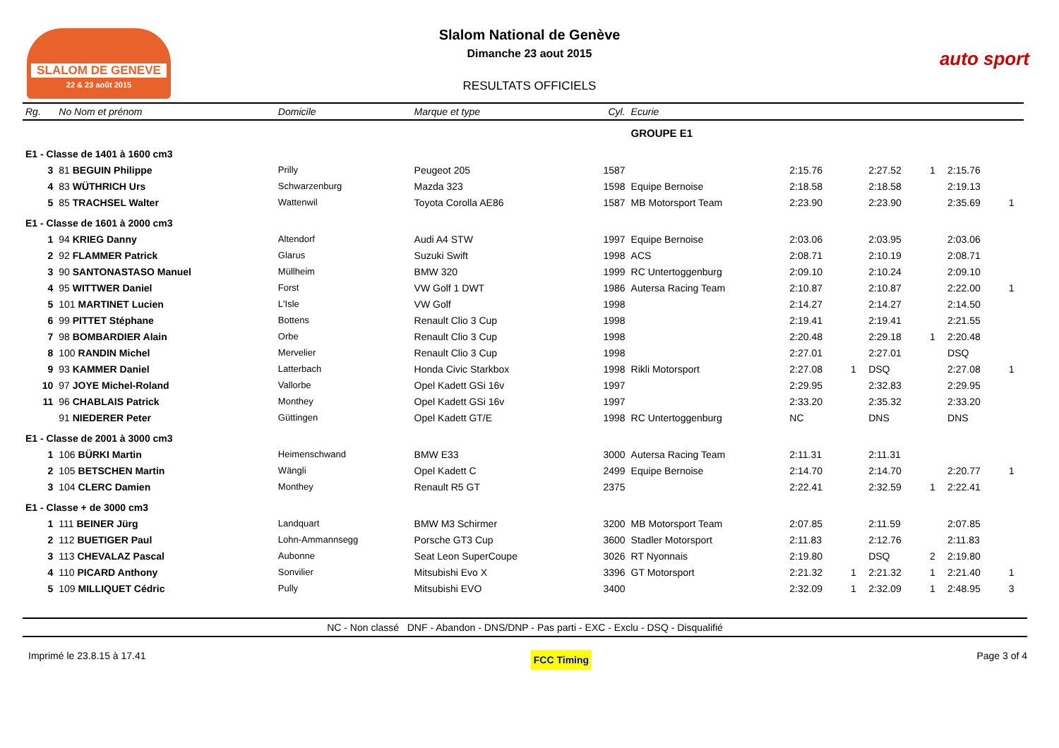SLALOM DE GENEVE
22 & 23 août 2015
Slalom National de Genève
Dimanche 23 aout 2015
RESULTATS OFFICIELS
auto sport
| Rg. | No Nom et prénom | Domicile | Marque et type | Cyl. | Ecurie | | | | | | |
| --- | --- | --- | --- | --- | --- | --- | --- | --- | --- | --- | --- |
| | | | | | GROUPE E1 | | | | | | |
| E1 - Classe de 1401 à 1600 cm3 | | | | | | | | | | | |
| 3 | 81 BEGUIN Philippe | Prilly | Peugeot 205 | 1587 | | 2:15.76 | | 2:27.52 | 1 | 2:15.76 | |
| 4 | 83 WÜTHRICH Urs | Schwarzenburg | Mazda 323 | 1598 | Equipe Bernoise | 2:18.58 | | 2:18.58 | | 2:19.13 | |
| 5 | 85 TRACHSEL Walter | Wattenwil | Toyota Corolla AE86 | 1587 | MB Motorsport Team | 2:23.90 | | 2:23.90 | | 2:35.69 | 1 |
| E1 - Classe de 1601 à 2000 cm3 | | | | | | | | | | | |
| 1 | 94 KRIEG Danny | Altendorf | Audi A4 STW | 1997 | Equipe Bernoise | 2:03.06 | | 2:03.95 | | 2:03.06 | |
| 2 | 92 FLAMMER Patrick | Glarus | Suzuki Swift | 1998 | ACS | 2:08.71 | | 2:10.19 | | 2:08.71 | |
| 3 | 90 SANTONASTASO Manuel | Müllheim | BMW 320 | 1999 | RC Untertoggenburg | 2:09.10 | | 2:10.24 | | 2:09.10 | |
| 4 | 95 WITTWER Daniel | Forst | VW Golf 1 DWT | 1986 | Autersa Racing Team | 2:10.87 | | 2:10.87 | | 2:22.00 | 1 |
| 5 | 101 MARTINET Lucien | L'Isle | VW Golf | 1998 | | 2:14.27 | | 2:14.27 | | 2:14.50 | |
| 6 | 99 PITTET Stéphane | Bottens | Renault Clio 3 Cup | 1998 | | 2:19.41 | | 2:19.41 | | 2:21.55 | |
| 7 | 98 BOMBARDIER Alain | Orbe | Renault Clio 3 Cup | 1998 | | 2:20.48 | | 2:29.18 | 1 | 2:20.48 | |
| 8 | 100 RANDIN Michel | Mervelier | Renault Clio 3 Cup | 1998 | | 2:27.01 | | 2:27.01 | | DSQ | |
| 9 | 93 KAMMER Daniel | Latterbach | Honda Civic Starkbox | 1998 | Rikli Motorsport | 2:27.08 | 1 | DSQ | | 2:27.08 | 1 |
| 10 | 97 JOYE Michel-Roland | Vallorbe | Opel Kadett GSi 16v | 1997 | | 2:29.95 | | 2:32.83 | | 2:29.95 | |
| 11 | 96 CHABLAIS Patrick | Monthey | Opel Kadett GSi 16v | 1997 | | 2:33.20 | | 2:35.32 | | 2:33.20 | |
| | 91 NIEDERER Peter | Güttingen | Opel Kadett GT/E | 1998 | RC Untertoggenburg | NC | | DNS | | DNS | |
| E1 - Classe de 2001 à 3000 cm3 | | | | | | | | | | | |
| 1 | 106 BÜRKI Martin | Heimenschwand | BMW E33 | 3000 | Autersa Racing Team | 2:11.31 | | 2:11.31 | | | |
| 2 | 105 BETSCHEN Martin | Wängli | Opel Kadett C | 2499 | Equipe Bernoise | 2:14.70 | | 2:14.70 | | 2:20.77 | 1 |
| 3 | 104 CLERC Damien | Monthey | Renault R5 GT | 2375 | | 2:22.41 | | 2:32.59 | 1 | 2:22.41 | |
| E1 - Classe + de 3000 cm3 | | | | | | | | | | | |
| 1 | 111 BEINER Jürg | Landquart | BMW M3 Schirmer | 3200 | MB Motorsport Team | 2:07.85 | | 2:11.59 | | 2:07.85 | |
| 2 | 112 BUETIGER Paul | Lohn-Ammannsegg | Porsche GT3 Cup | 3600 | Stadler Motorsport | 2:11.83 | | 2:12.76 | | 2:11.83 | |
| 3 | 113 CHEVALAZ Pascal | Aubonne | Seat Leon SuperCoupe | 3026 | RT Nyonnais | 2:19.80 | | DSQ | 2 | 2:19.80 | |
| 4 | 110 PICARD Anthony | Sonvilier | Mitsubishi Evo X | 3396 | GT Motorsport | 2:21.32 | 1 | 2:21.32 | 1 | 2:21.40 | 1 |
| 5 | 109 MILLIQUET Cédric | Pully | Mitsubishi EVO | 3400 | | 2:32.09 | 1 | 2:32.09 | 1 | 2:48.95 | 3 |
NC - Non classé DNF - Abandon - DNS/DNP - Pas parti - EXC - Exclu - DSQ - Disqualifié
Imprimé le 23.8.15 à 17.41 FCC Timing Page 3 of 4